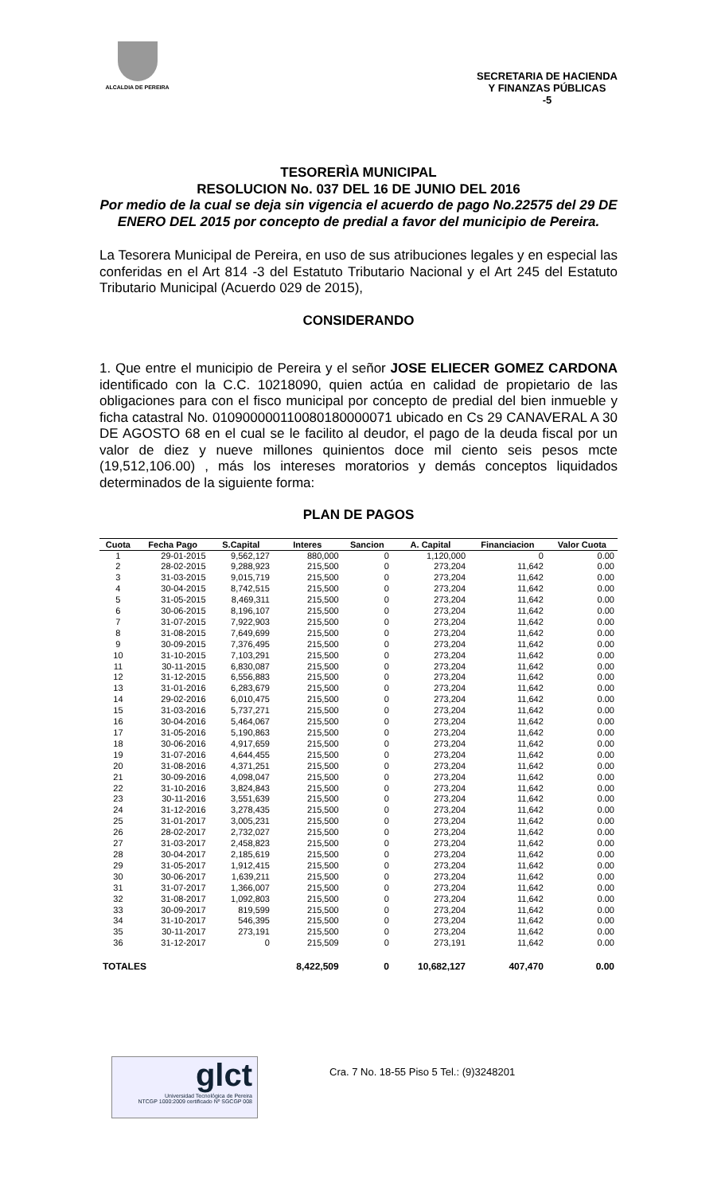ALCALDIA DE PEREIRA
SECRETARIA DE HACIENDA
Y FINANZAS PÚBLICAS
-5
TESORERÌA MUNICIPAL
RESOLUCION No. 037 DEL 16 DE JUNIO DEL 2016
Por medio de la cual se deja sin vigencia el acuerdo de pago No.22575 del 29 DE ENERO DEL 2015 por concepto de predial a favor del municipio de Pereira.
La Tesorera Municipal de Pereira, en uso de sus atribuciones legales y en especial las conferidas en el Art 814 -3 del Estatuto Tributario Nacional y el Art 245 del Estatuto Tributario Municipal (Acuerdo 029 de 2015),
CONSIDERANDO
1. Que entre el municipio de Pereira y el señor JOSE ELIECER GOMEZ CARDONA identificado con la C.C. 10218090, quien actúa en calidad de propietario de las obligaciones para con el fisco municipal por concepto de predial del bien inmueble y ficha catastral No. 010900000110080180000071 ubicado en Cs 29 CANAVERAL A 30 DE AGOSTO 68 en el cual se le facilito al deudor, el pago de la deuda fiscal por un valor de diez y nueve millones quinientos doce mil ciento seis pesos mcte (19,512,106.00) , más los intereses moratorios y demás conceptos liquidados determinados de la siguiente forma:
PLAN DE PAGOS
| Cuota | Fecha Pago | S.Capital | Interes | Sancion | A. Capital | Financiacion | Valor Cuota |
| --- | --- | --- | --- | --- | --- | --- | --- |
| 1 | 29-01-2015 | 9,562,127 | 880,000 | 0 | 1,120,000 | 0 | 0.00 |
| 2 | 28-02-2015 | 9,288,923 | 215,500 | 0 | 273,204 | 11,642 | 0.00 |
| 3 | 31-03-2015 | 9,015,719 | 215,500 | 0 | 273,204 | 11,642 | 0.00 |
| 4 | 30-04-2015 | 8,742,515 | 215,500 | 0 | 273,204 | 11,642 | 0.00 |
| 5 | 31-05-2015 | 8,469,311 | 215,500 | 0 | 273,204 | 11,642 | 0.00 |
| 6 | 30-06-2015 | 8,196,107 | 215,500 | 0 | 273,204 | 11,642 | 0.00 |
| 7 | 31-07-2015 | 7,922,903 | 215,500 | 0 | 273,204 | 11,642 | 0.00 |
| 8 | 31-08-2015 | 7,649,699 | 215,500 | 0 | 273,204 | 11,642 | 0.00 |
| 9 | 30-09-2015 | 7,376,495 | 215,500 | 0 | 273,204 | 11,642 | 0.00 |
| 10 | 31-10-2015 | 7,103,291 | 215,500 | 0 | 273,204 | 11,642 | 0.00 |
| 11 | 30-11-2015 | 6,830,087 | 215,500 | 0 | 273,204 | 11,642 | 0.00 |
| 12 | 31-12-2015 | 6,556,883 | 215,500 | 0 | 273,204 | 11,642 | 0.00 |
| 13 | 31-01-2016 | 6,283,679 | 215,500 | 0 | 273,204 | 11,642 | 0.00 |
| 14 | 29-02-2016 | 6,010,475 | 215,500 | 0 | 273,204 | 11,642 | 0.00 |
| 15 | 31-03-2016 | 5,737,271 | 215,500 | 0 | 273,204 | 11,642 | 0.00 |
| 16 | 30-04-2016 | 5,464,067 | 215,500 | 0 | 273,204 | 11,642 | 0.00 |
| 17 | 31-05-2016 | 5,190,863 | 215,500 | 0 | 273,204 | 11,642 | 0.00 |
| 18 | 30-06-2016 | 4,917,659 | 215,500 | 0 | 273,204 | 11,642 | 0.00 |
| 19 | 31-07-2016 | 4,644,455 | 215,500 | 0 | 273,204 | 11,642 | 0.00 |
| 20 | 31-08-2016 | 4,371,251 | 215,500 | 0 | 273,204 | 11,642 | 0.00 |
| 21 | 30-09-2016 | 4,098,047 | 215,500 | 0 | 273,204 | 11,642 | 0.00 |
| 22 | 31-10-2016 | 3,824,843 | 215,500 | 0 | 273,204 | 11,642 | 0.00 |
| 23 | 30-11-2016 | 3,551,639 | 215,500 | 0 | 273,204 | 11,642 | 0.00 |
| 24 | 31-12-2016 | 3,278,435 | 215,500 | 0 | 273,204 | 11,642 | 0.00 |
| 25 | 31-01-2017 | 3,005,231 | 215,500 | 0 | 273,204 | 11,642 | 0.00 |
| 26 | 28-02-2017 | 2,732,027 | 215,500 | 0 | 273,204 | 11,642 | 0.00 |
| 27 | 31-03-2017 | 2,458,823 | 215,500 | 0 | 273,204 | 11,642 | 0.00 |
| 28 | 30-04-2017 | 2,185,619 | 215,500 | 0 | 273,204 | 11,642 | 0.00 |
| 29 | 31-05-2017 | 1,912,415 | 215,500 | 0 | 273,204 | 11,642 | 0.00 |
| 30 | 30-06-2017 | 1,639,211 | 215,500 | 0 | 273,204 | 11,642 | 0.00 |
| 31 | 31-07-2017 | 1,366,007 | 215,500 | 0 | 273,204 | 11,642 | 0.00 |
| 32 | 31-08-2017 | 1,092,803 | 215,500 | 0 | 273,204 | 11,642 | 0.00 |
| 33 | 30-09-2017 | 819,599 | 215,500 | 0 | 273,204 | 11,642 | 0.00 |
| 34 | 31-10-2017 | 546,395 | 215,500 | 0 | 273,204 | 11,642 | 0.00 |
| 35 | 30-11-2017 | 273,191 | 215,500 | 0 | 273,204 | 11,642 | 0.00 |
| 36 | 31-12-2017 | 0 | 215,509 | 0 | 273,191 | 11,642 | 0.00 |
| TOTALES | | | 8,422,509 | 0 | 10,682,127 | 407,470 | 0.00 |
glct
Universidad Tecnológica de Pereira
NTCGP 1000:2009 certificado Nº SGCGP 008
Cra. 7 No. 18-55 Piso 5 Tel.: (9)3248201